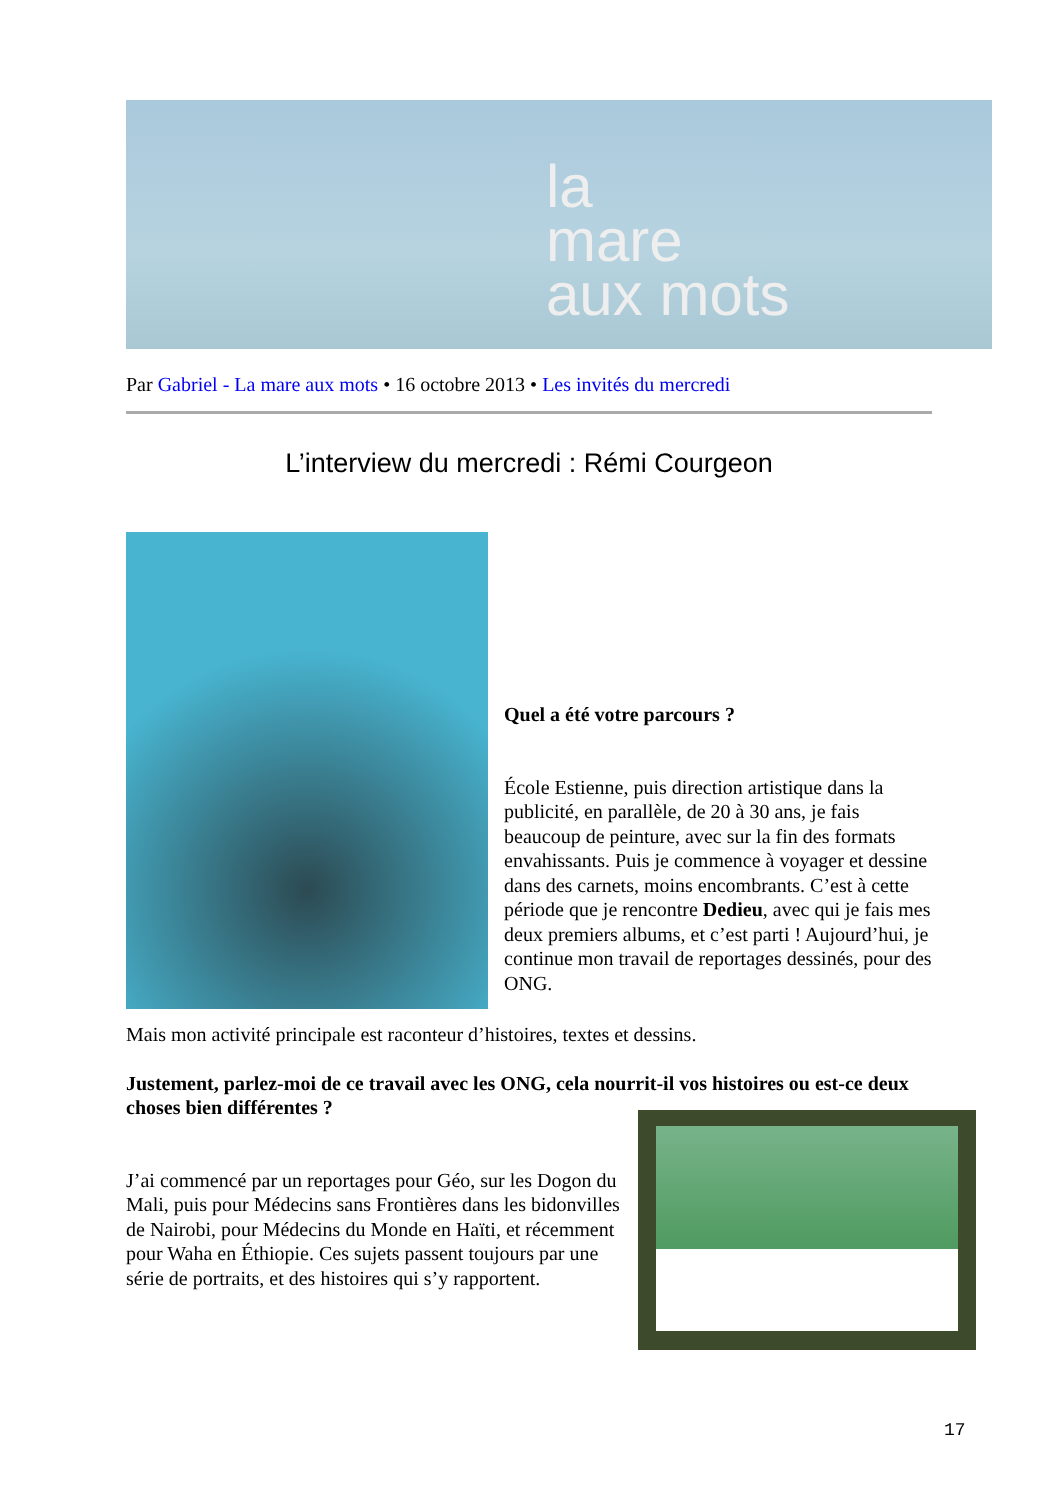la
mare
aux mots
Par Gabriel - La mare aux mots • 16 octobre 2013 • Les invités du mercredi
L’interview du mercredi : Rémi Courgeon
Quel a été votre parcours ?
École Estienne, puis direction artistique dans la publicité, en parallèle, de 20 à 30 ans, je fais beaucoup de peinture, avec sur la fin des formats envahissants. Puis je commence à voyager et dessine dans des carnets, moins encombrants. C’est à cette période que je rencontre Dedieu, avec qui je fais mes deux premiers albums, et c’est parti ! Aujourd’hui, je continue mon travail de reportages dessinés, pour des ONG.
Mais mon activité principale est raconteur d’histoires, textes et dessins.
Justement, parlez-moi de ce travail avec les ONG, cela nourrit-il vos histoires ou est-ce deux choses bien différentes ?
J’ai commencé par un reportages pour Géo, sur les Dogon du Mali, puis pour Médecins sans Frontières dans les bidonvilles de Nairobi, pour Médecins du Monde en Haïti, et récemment pour Waha en Éthiopie. Ces sujets passent toujours par une série de portraits, et des histoires qui s’y rapportent.
17